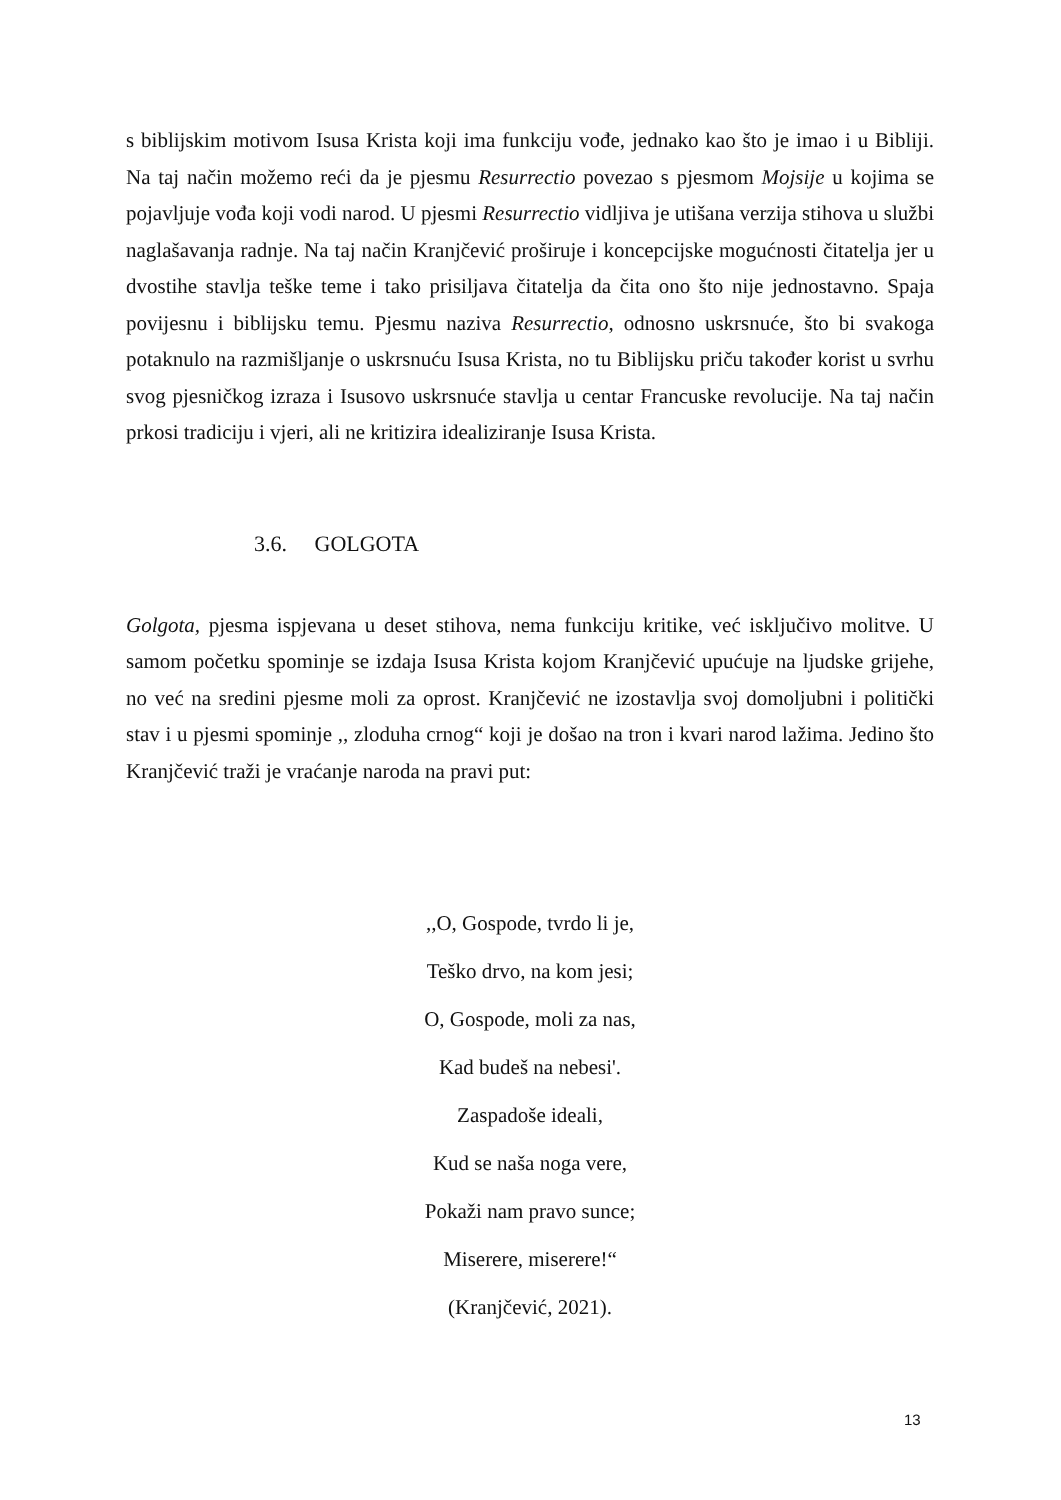s biblijskim motivom Isusa Krista koji ima funkciju vođe, jednako kao što je imao i u Bibliji. Na taj način možemo reći da je pjesmu Resurrectio povezao s pjesmom Mojsije u kojima se pojavljuje vođa koji vodi narod. U pjesmi Resurrectio vidljiva je utišana verzija stihova u službi naglašavanja radnje. Na taj način Kranjčević proširuje i koncepcijske mogućnosti čitatelja jer u dvostihe stavlja teške teme i tako prisiljava čitatelja da čita ono što nije jednostavno. Spaja povijesnu i biblijsku temu. Pjesmu naziva Resurrectio, odnosno uskrsnuće, što bi svakoga potaknulo na razmišljanje o uskrsnuću Isusa Krista, no tu Biblijsku priču također korist u svrhu svog pjesničkog izraza i Isusovo uskrsnuće stavlja u centar Francuske revolucije. Na taj način prkosi tradiciju i vjeri, ali ne kritizira idealiziranje Isusa Krista.
3.6. GOLGOTA
Golgota, pjesma ispjevana u deset stihova, nema funkciju kritike, već isključivo molitve. U samom početku spominje se izdaja Isusa Krista kojom Kranjčević upućuje na ljudske grijehe, no već na sredini pjesme moli za oprost. Kranjčević ne izostavlja svoj domoljubni i politički stav i u pjesmi spominje ,, zloduha crnog“ koji je došao na tron i kvari narod lažima. Jedino što Kranjčević traži je vraćanje naroda na pravi put:
,,O, Gospode, tvrdo li je,
Teško drvo, na kom jesi;
O, Gospode, moli za nas,
Kad budeš na nebesi'.
Zaspadoše ideali,
Kud se naša noga vere,
Pokaži nam pravo sunce;
Miserere, miserere!“
(Kranjčević, 2021).
13